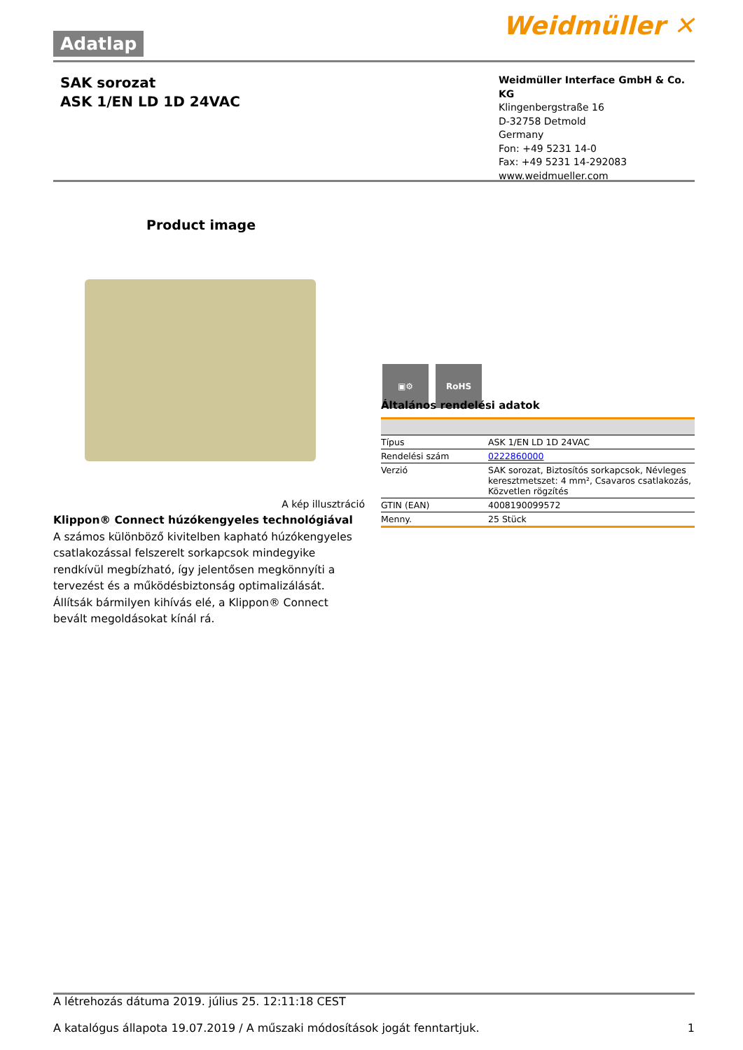Adatlap Weidmüller ✕
SAK sorozat
ASK 1/EN LD 1D 24VAC
Weidmüller Interface GmbH & Co. KG
Klingenbergstraße 16
D-32758 Detmold
Germany
Fon: +49 5231 14-0
Fax: +49 5231 14-292083
www.weidmueller.com
Product image
A kép illusztráció
Klippon® Connect húzókengyeles technológiával
A számos különböző kivitelben kapható húzókengyeles csatlakozással felszerelt sorkapcsok mindegyike rendkívül megbízható, így jelentősen megkönnyíti a tervezést és a működésbiztonság optimalizálását. Állítsák bármilyen kihívás elé, a Klippon® Connect bevált megoldásokat kínál rá.
▣⚙ RoHS
Általános rendelési adatok
| Típus | ASK 1/EN LD 1D 24VAC |
| Rendelési szám | 0222860000 |
| Verzió | SAK sorozat, Biztosítós sorkapcsok, Névleges keresztmetszet: 4 mm², Csavaros csatlakozás, Közvetlen rögzítés |
| GTIN (EAN) | 4008190099572 |
| Menny. | 25 Stück |
A létrehozás dátuma 2019. július 25. 12:11:18 CEST
A katalógus állapota 19.07.2019 / A műszaki módosítások jogát fenntartjuk. 1